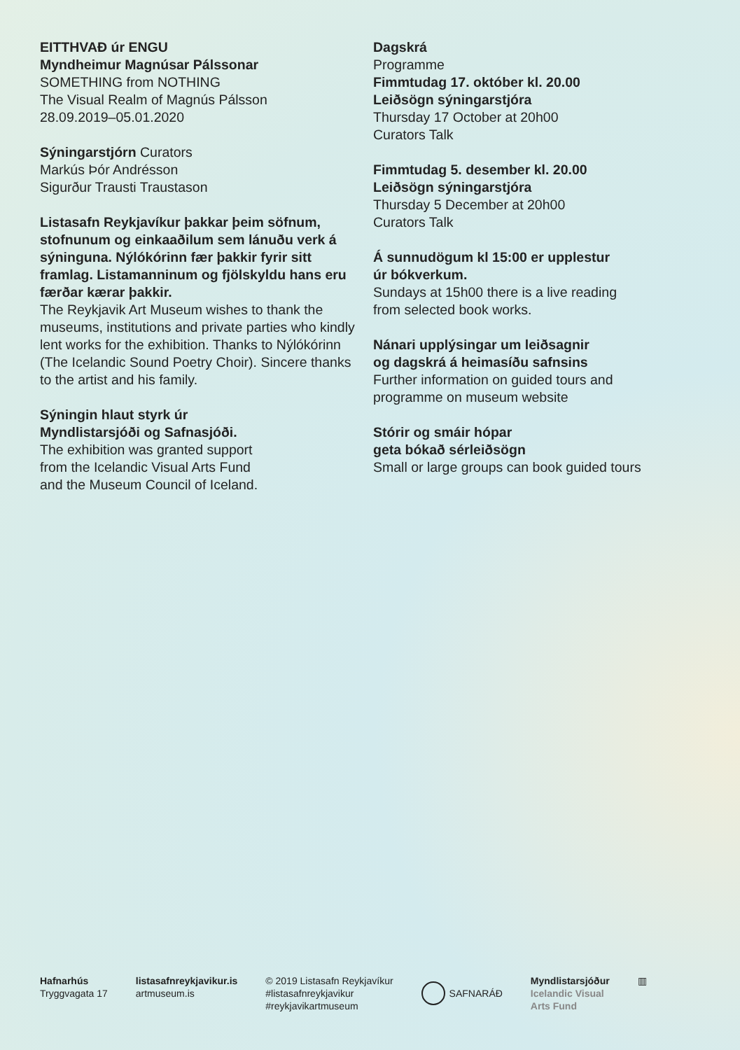EITTHVAÐ úr ENGU
Myndheimur Magnúsar Pálssonar
SOMETHING from NOTHING
The Visual Realm of Magnús Pálsson
28.09.2019–05.01.2020
Sýningarstjórn Curators
Markús Þór Andrésson
Sigurður Trausti Traustason
Listasafn Reykjavíkur þakkar þeim söfnum, stofnunum og einkaaðilum sem lánuðu verk á sýninguna. Nýlókórinn fær þakkir fyrir sitt framlag. Listamanninum og fjölskyldu hans eru færðar kærar þakkir.
The Reykjavik Art Museum wishes to thank the museums, institutions and private parties who kindly lent works for the exhibition. Thanks to Nýlókórinn (The Icelandic Sound Poetry Choir). Sincere thanks to the artist and his family.
Sýningin hlaut styrk úr
Myndlistarsjóði og Safnasjóði.
The exhibition was granted support
from the Icelandic Visual Arts Fund
and the Museum Council of Iceland.
Dagskrá
Programme
Fimmtudag 17. október kl. 20.00
Leiðsögn sýningarstjóra
Thursday 17 October at 20h00
Curators Talk
Fimmtudag 5. desember kl. 20.00
Leiðsögn sýningarstjóra
Thursday 5 December at 20h00
Curators Talk
Á sunnudögum kl 15:00 er upplestur
úr bókverkum.
Sundays at 15h00 there is a live reading
from selected book works.
Nánari upplýsingar um leiðsagnir
og dagskrá á heimasíðu safnsins
Further information on guided tours and
programme on museum website
Stórir og smáir hópar
geta bókað sérleiðsögn
Small or large groups can book guided tours
Hafnarhús
Tryggvagata 17
listasafnreykjavikur.is
artmuseum.is
© 2019 Listasafn Reykjavíkur
#listasafnreykjavikur
#reykjavikartmuseum
SAFNARÁÐ Myndlistarsjóður
Icelandic Visual
Arts Fund
▥